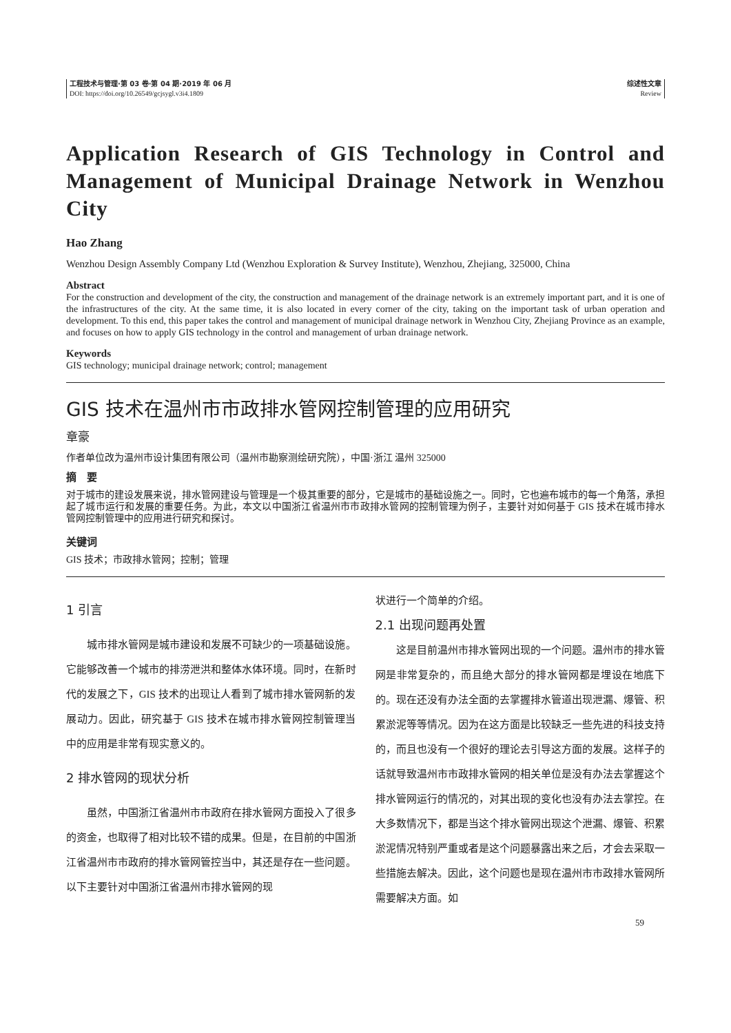工程技术与管理·第 03 卷·第 04 期·2019 年 06 月
DOI: https://doi.org/10.26549/gcjsygl.v3i4.1809
综述性文章
Review
Application Research of GIS Technology in Control and Management of Municipal Drainage Network in Wenzhou City
Hao Zhang
Wenzhou Design Assembly Company Ltd (Wenzhou Exploration & Survey Institute), Wenzhou, Zhejiang, 325000, China
Abstract
For the construction and development of the city, the construction and management of the drainage network is an extremely important part, and it is one of the infrastructures of the city. At the same time, it is also located in every corner of the city, taking on the important task of urban operation and development. To this end, this paper takes the control and management of municipal drainage network in Wenzhou City, Zhejiang Province as an example, and focuses on how to apply GIS technology in the control and management of urban drainage network.
Keywords
GIS technology; municipal drainage network; control; management
GIS 技术在温州市市政排水管网控制管理的应用研究
章豪
作者单位改为温州市设计集团有限公司（温州市勘察测绘研究院），中国·浙江 温州 325000
摘　要
对于城市的建设发展来说，排水管网建设与管理是一个极其重要的部分，它是城市的基础设施之一。同时，它也遍布城市的每一个角落，承担起了城市运行和发展的重要任务。为此，本文以中国浙江省温州市市政排水管网的控制管理为例子，主要针对如何基于 GIS 技术在城市排水管网控制管理中的应用进行研究和探讨。
关键词
GIS 技术；市政排水管网；控制；管理
1 引言
城市排水管网是城市建设和发展不可缺少的一项基础设施。它能够改善一个城市的排涝泄洪和整体水体环境。同时，在新时代的发展之下，GIS 技术的出现让人看到了城市排水管网新的发展动力。因此，研究基于 GIS 技术在城市排水管网控制管理当中的应用是非常有现实意义的。
2 排水管网的现状分析
虽然，中国浙江省温州市市政府在排水管网方面投入了很多的资金，也取得了相对比较不错的成果。但是，在目前的中国浙江省温州市市政府的排水管网管控当中，其还是存在一些问题。以下主要针对中国浙江省温州市排水管网的现
状进行一个简单的介绍。
2.1 出现问题再处置
这是目前温州市排水管网出现的一个问题。温州市的排水管网是非常复杂的，而且绝大部分的排水管网都是埋设在地底下的。现在还没有办法全面的去掌握排水管道出现泄漏、爆管、积累淤泥等等情况。因为在这方面是比较缺乏一些先进的科技支持的，而且也没有一个很好的理论去引导这方面的发展。这样子的话就导致温州市市政排水管网的相关单位是没有办法去掌握这个排水管网运行的情况的，对其出现的变化也没有办法去掌控。在大多数情况下，都是当这个排水管网出现这个泄漏、爆管、积累淤泥情况特别严重或者是这个问题暴露出来之后，才会去采取一些措施去解决。因此，这个问题也是现在温州市市政排水管网所需要解决方面。如
59